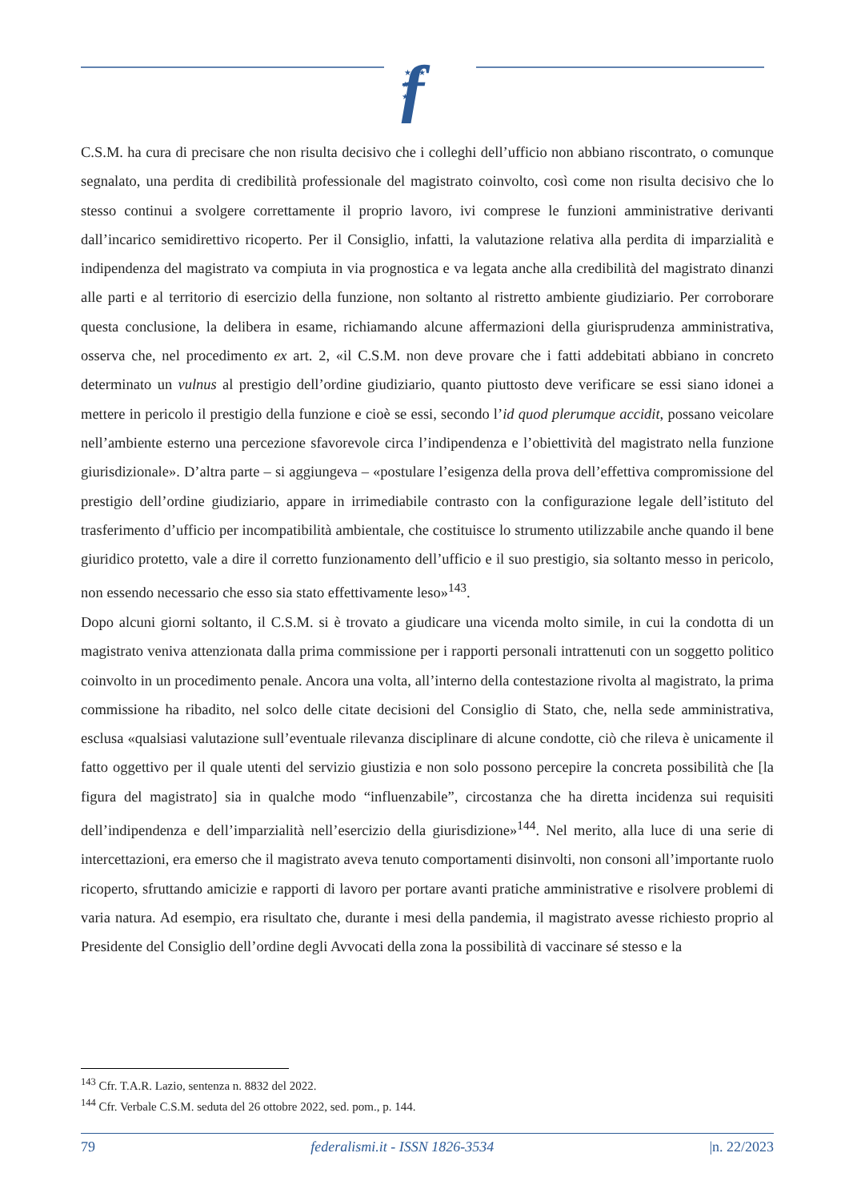f
★★★
★
★
C.S.M. ha cura di precisare che non risulta decisivo che i colleghi dell’ufficio non abbiano riscontrato, o comunque segnalato, una perdita di credibilità professionale del magistrato coinvolto, così come non risulta decisivo che lo stesso continui a svolgere correttamente il proprio lavoro, ivi comprese le funzioni amministrative derivanti dall’incarico semidirettivo ricoperto. Per il Consiglio, infatti, la valutazione relativa alla perdita di imparzialità e indipendenza del magistrato va compiuta in via prognostica e va legata anche alla credibilità del magistrato dinanzi alle parti e al territorio di esercizio della funzione, non soltanto al ristretto ambiente giudiziario. Per corroborare questa conclusione, la delibera in esame, richiamando alcune affermazioni della giurisprudenza amministrativa, osserva che, nel procedimento ex art. 2, «il C.S.M. non deve provare che i fatti addebitati abbiano in concreto determinato un vulnus al prestigio dell’ordine giudiziario, quanto piuttosto deve verificare se essi siano idonei a mettere in pericolo il prestigio della funzione e cioè se essi, secondo l’id quod plerumque accidit, possano veicolare nell’ambiente esterno una percezione sfavorevole circa l’indipendenza e l’obiettività del magistrato nella funzione giurisdizionale». D’altra parte – si aggiungeva – «postulare l’esigenza della prova dell’effettiva compromissione del prestigio dell’ordine giudiziario, appare in irrimediabile contrasto con la configurazione legale dell’istituto del trasferimento d’ufficio per incompatibilità ambientale, che costituisce lo strumento utilizzabile anche quando il bene giuridico protetto, vale a dire il corretto funzionamento dell’ufficio e il suo prestigio, sia soltanto messo in pericolo, non essendo necessario che esso sia stato effettivamente leso»<sup>143</sup>.
Dopo alcuni giorni soltanto, il C.S.M. si è trovato a giudicare una vicenda molto simile, in cui la condotta di un magistrato veniva attenzionata dalla prima commissione per i rapporti personali intrattenuti con un soggetto politico coinvolto in un procedimento penale. Ancora una volta, all’interno della contestazione rivolta al magistrato, la prima commissione ha ribadito, nel solco delle citate decisioni del Consiglio di Stato, che, nella sede amministrativa, esclusa «qualsiasi valutazione sull’eventuale rilevanza disciplinare di alcune condotte, ciò che rileva è unicamente il fatto oggettivo per il quale utenti del servizio giustizia e non solo possono percepire la concreta possibilità che [la figura del magistrato] sia in qualche modo “influenzabile”, circostanza che ha diretta incidenza sui requisiti dell’indipendenza e dell’imparzialità nell’esercizio della giurisdizione»<sup>144</sup>. Nel merito, alla luce di una serie di intercettazioni, era emerso che il magistrato aveva tenuto comportamenti disinvolti, non consoni all’importante ruolo ricoperto, sfruttando amicizie e rapporti di lavoro per portare avanti pratiche amministrative e risolvere problemi di varia natura. Ad esempio, era risultato che, durante i mesi della pandemia, il magistrato avesse richiesto proprio al Presidente del Consiglio dell’ordine degli Avvocati della zona la possibilità di vaccinare sé stesso e la
<sup>143</sup> Cfr. T.A.R. Lazio, sentenza n. 8832 del 2022.
<sup>144</sup> Cfr. Verbale C.S.M. seduta del 26 ottobre 2022, sed. pom., p. 144.
79 federalismi.it - ISSN 1826-3534 |n. 22/2023